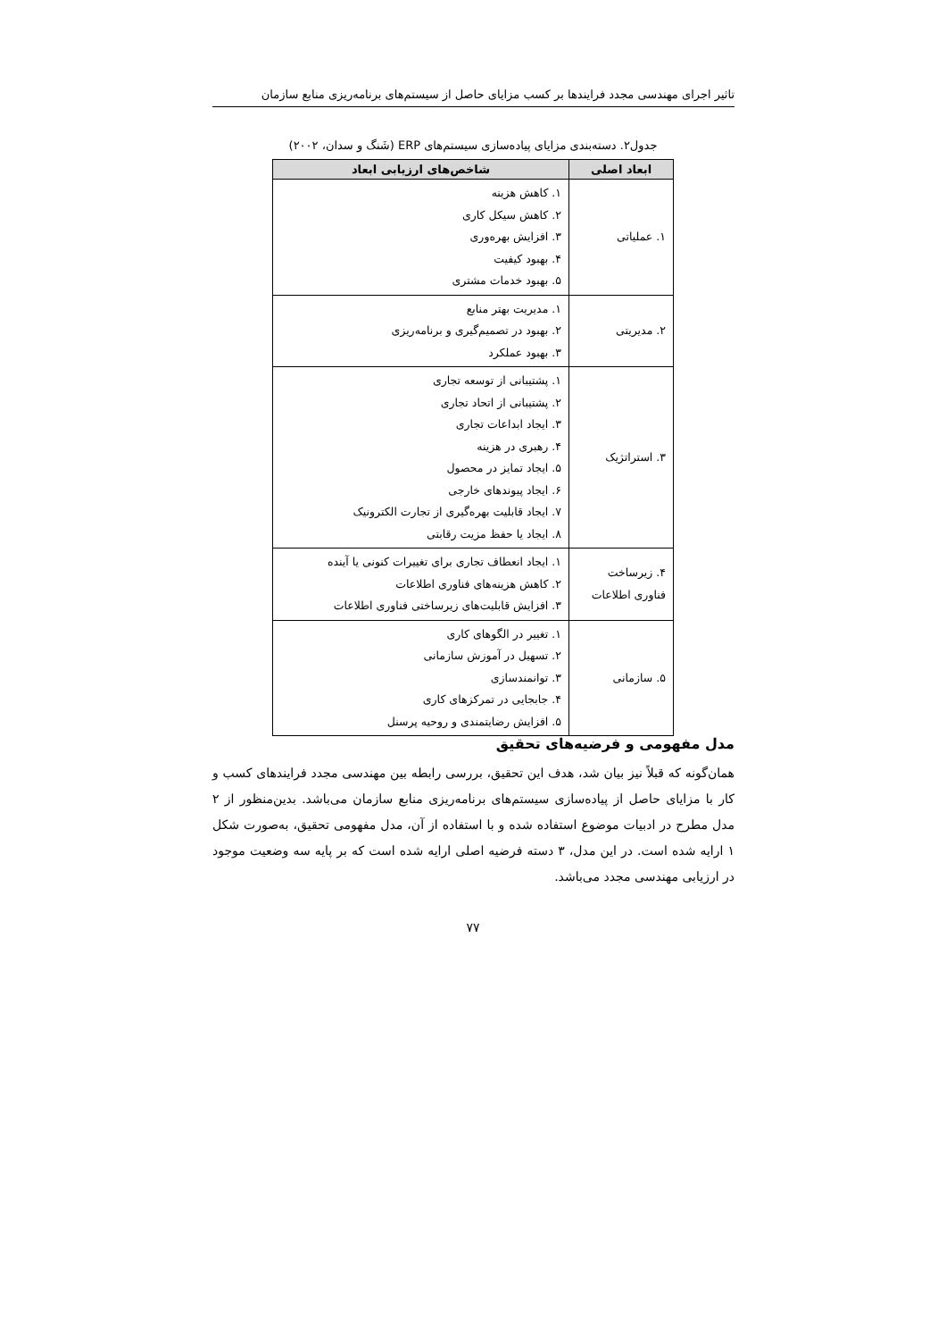تاثیر اجرای مهندسی مجدد فرایندها بر کسب مزایای حاصل از سیستم‌های برنامه‌ریزی منابع سازمان
جدول۲. دسته‌بندی مزایای پیاده‌سازی سیستم‌های ERP (شَنگ و سدان، ۲۰۰۲)
| ابعاد اصلی | شاخص‌های ارزیابی ابعاد |
| --- | --- |
| ۱. عملیاتی | ۱. کاهش هزینه ۲. کاهش سیکل کاری ۳. افزایش بهره‌وری ۴. بهبود کیفیت ۵. بهبود خدمات مشتری |
| ۲. مدیریتی | ۱. مدیریت بهتر منابع ۲. بهبود در تصمیم‌گیری و برنامه‌ریزی ۳. بهبود عملکرد |
| ۳. استراتژیک | ۱. پشتیبانی از توسعه تجاری ۲. پشتیبانی از اتحاد تجاری ۳. ایجاد ابداعات تجاری ۴. رهبری در هزینه ۵. ایجاد تمایز در محصول ۶. ایجاد پیوندهای خارجی ۷. ایجاد قابلیت بهره‌گیری از تجارت الکترونیک ۸. ایجاد یا حفظ مزیت رقابتی |
| ۴. زیرساخت فناوری اطلاعات | ۱. ایجاد انعطاف تجاری برای تغییرات کنونی یا آینده ۲. کاهش هزینه‌های فناوری اطلاعات ۳. افزایش قابلیت‌های زیرساختی فناوری اطلاعات |
| ۵. سازمانی | ۱. تغییر در الگوهای کاری ۲. تسهیل در آموزش سازمانی ۳. توانمندسازی ۴. جابجایی در تمرکزهای کاری ۵. افزایش رضایتمندی و روحیه پرسنل |
مدل مفهومی و فرضیه‌های تحقیق
همان‌گونه که قبلاً نیز بیان شد، هدف این تحقیق، بررسی رابطه بین مهندسی مجدد فرایندهای کسب و کار با مزایای حاصل از پیاده‌سازی سیستم‌های برنامه‌ریزی منابع سازمان می‌باشد. بدین‌منظور از ۲ مدل مطرح در ادبیات موضوع استفاده شده و با استفاده از آن، مدل مفهومی تحقیق، به‌صورت شکل ۱ ارایه شده است. در این مدل، ۳ دسته فرضیه اصلی ارایه شده است که بر پایه سه وضعیت موجود در ارزیابی مهندسی مجدد می‌باشد.
۷۷